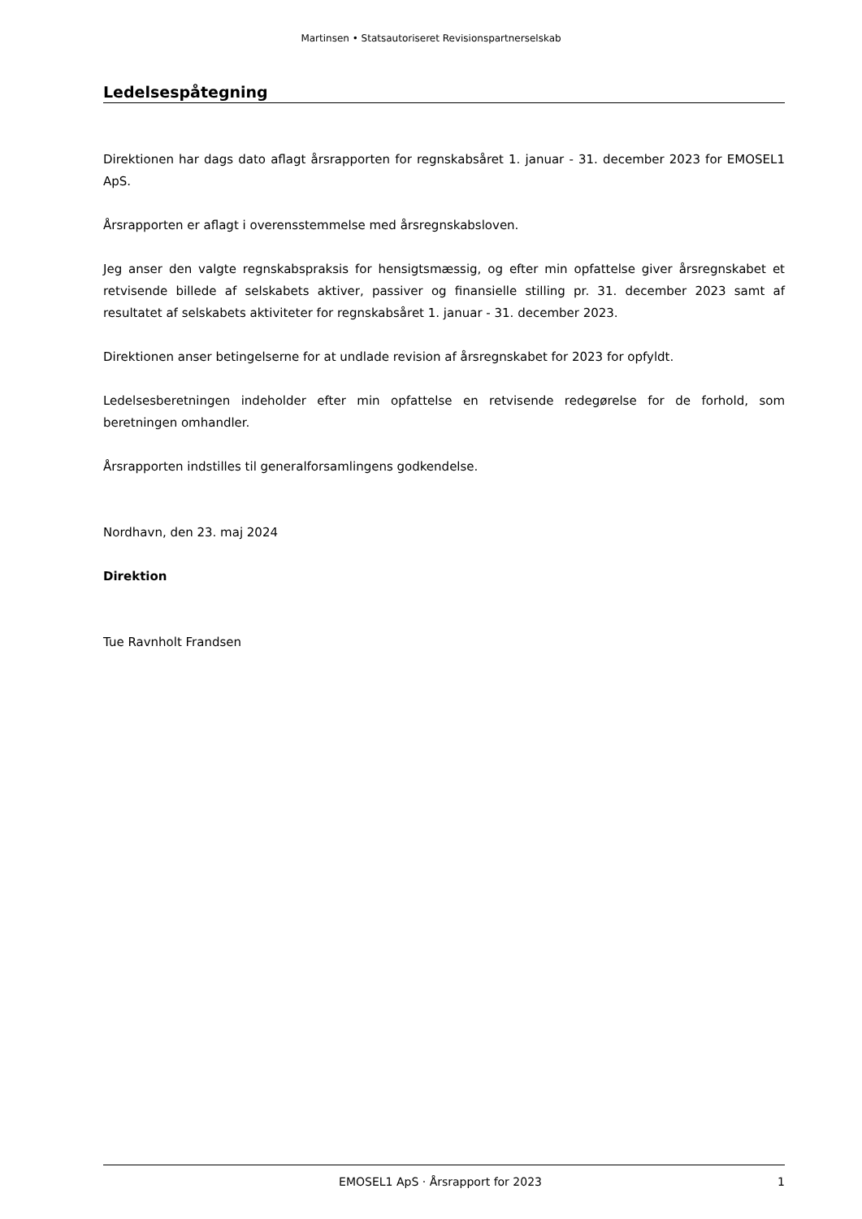Martinsen • Statsautoriseret Revisionspartnerselskab
Ledelsespåtegning
Direktionen har dags dato aflagt årsrapporten for regnskabsåret 1. januar - 31. december 2023 for EMOSEL1 ApS.
Årsrapporten er aflagt i overensstemmelse med årsregnskabsloven.
Jeg anser den valgte regnskabspraksis for hensigtsmæssig, og efter min opfattelse giver årsregnskabet et retvisende billede af selskabets aktiver, passiver og finansielle stilling pr. 31. december 2023 samt af resultatet af selskabets aktiviteter for regnskabsåret 1. januar - 31. december 2023.
Direktionen anser betingelserne for at undlade revision af årsregnskabet for 2023 for opfyldt.
Ledelsesberetningen indeholder efter min opfattelse en retvisende redegørelse for de forhold, som beretningen omhandler.
Årsrapporten indstilles til generalforsamlingens godkendelse.
Nordhavn, den 23. maj 2024
Direktion
Tue Ravnholt Frandsen
EMOSEL1 ApS · Årsrapport for 2023 1